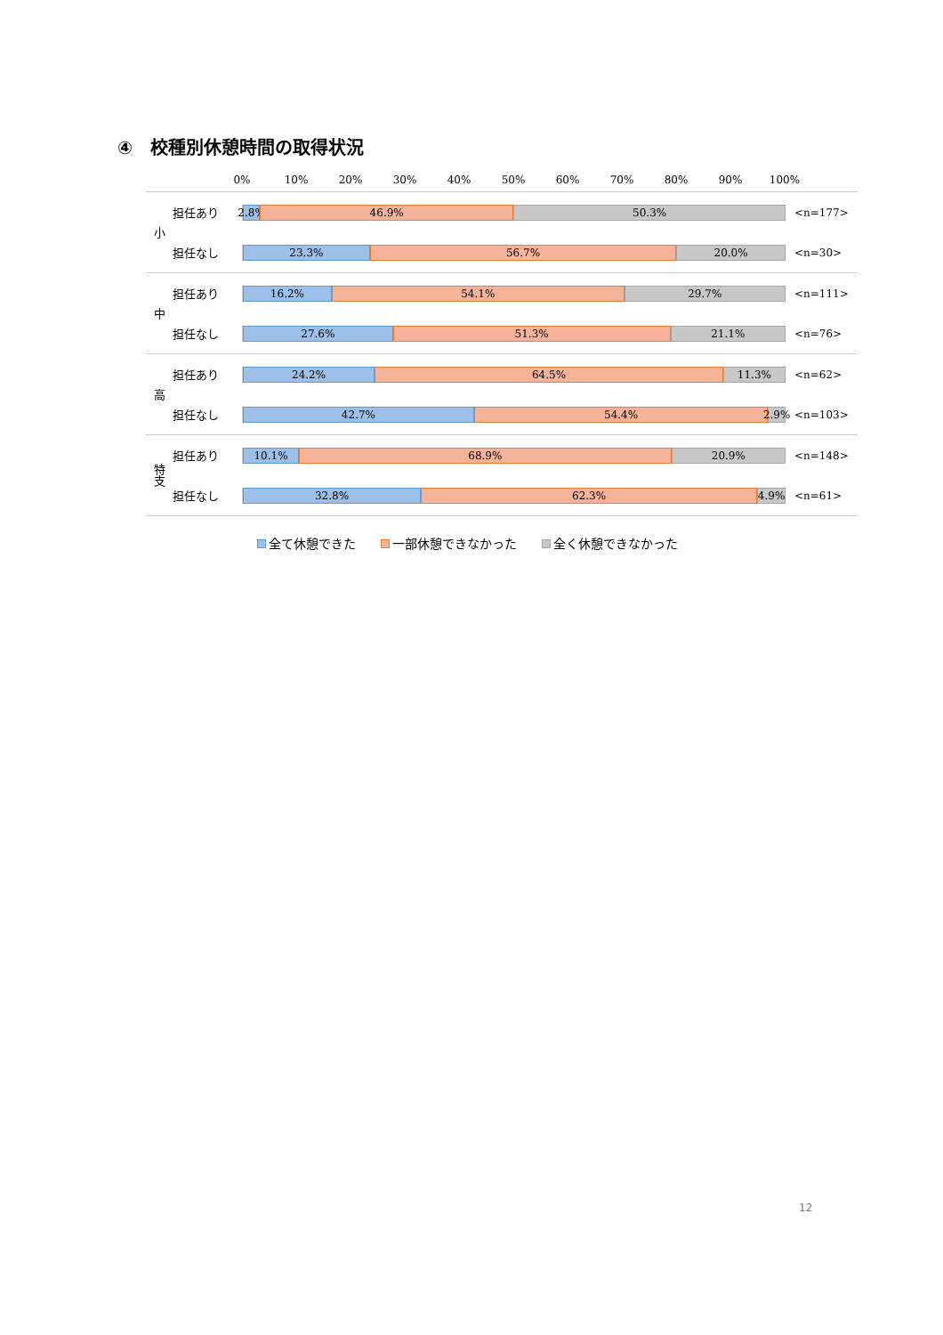④　校種別休憩時間の取得状況
0% 10% 20% 30% 40% 50% 60% 70% 80% 90% 100%
小
担任あり
2.8% 46.9% 50.3%
<n=177>
担任なし
23.3% 56.7% 20.0%
<n=30>
中
担任あり
16.2% 54.1% 29.7%
<n=111>
担任なし
27.6% 51.3% 21.1%
<n=76>
高
担任あり
24.2% 64.5% 11.3%
<n=62>
担任なし
42.7% 54.4% 2.9%
<n=103>
特支
担任あり
10.1% 68.9% 20.9%
<n=148>
担任なし
32.8% 62.3% 4.9%
<n=61>
全て休憩できた　　 一部休憩できなかった　　 全く休憩できなかった
12